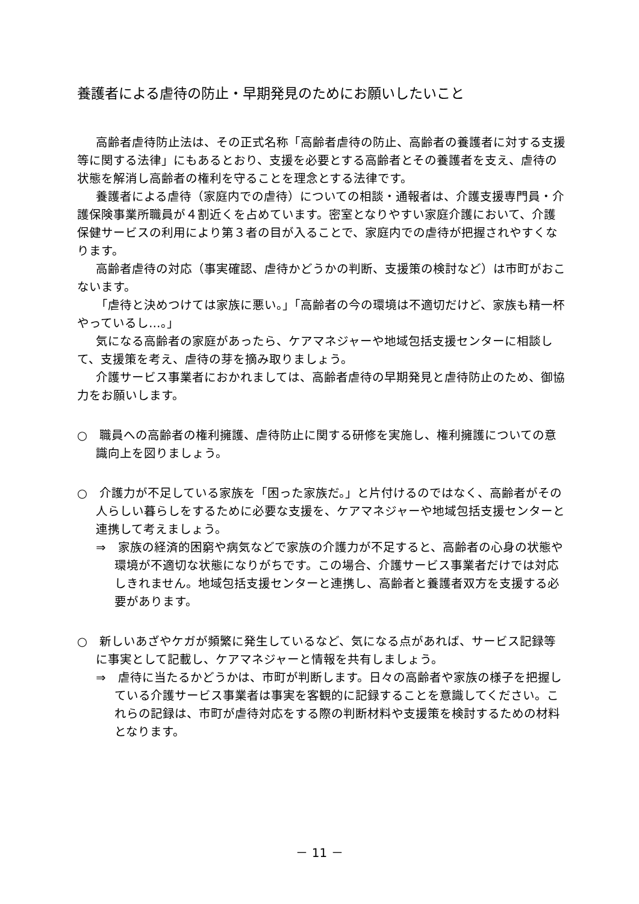養護者による虐待の防止・早期発見のためにお願いしたいこと
高齢者虐待防止法は、その正式名称「高齢者虐待の防止、高齢者の養護者に対する支援等に関する法律」にもあるとおり、支援を必要とする高齢者とその養護者を支え、虐待の状態を解消し高齢者の権利を守ることを理念とする法律です。
養護者による虐待（家庭内での虐待）についての相談・通報者は、介護支援専門員・介護保険事業所職員が４割近くを占めています。密室となりやすい家庭介護において、介護保健サービスの利用により第３者の目が入ることで、家庭内での虐待が把握されやすくなります。
高齢者虐待の対応（事実確認、虐待かどうかの判断、支援策の検討など）は市町がおこないます。
「虐待と決めつけては家族に悪い。」「高齢者の今の環境は不適切だけど、家族も精一杯やっているし…。」
気になる高齢者の家庭があったら、ケアマネジャーや地域包括支援センターに相談して、支援策を考え、虐待の芽を摘み取りましょう。
介護サービス事業者におかれましては、高齢者虐待の早期発見と虐待防止のため、御協力をお願いします。
○　職員への高齢者の権利擁護、虐待防止に関する研修を実施し、権利擁護についての意識向上を図りましょう。
○　介護力が不足している家族を「困った家族だ。」と片付けるのではなく、高齢者がその人らしい暮らしをするために必要な支援を、ケアマネジャーや地域包括支援センターと連携して考えましょう。
⇒　家族の経済的困窮や病気などで家族の介護力が不足すると、高齢者の心身の状態や環境が不適切な状態になりがちです。この場合、介護サービス事業者だけでは対応しきれません。地域包括支援センターと連携し、高齢者と養護者双方を支援する必要があります。
○　新しいあざやケガが頻繁に発生しているなど、気になる点があれば、サービス記録等に事実として記載し、ケアマネジャーと情報を共有しましょう。
⇒　虐待に当たるかどうかは、市町が判断します。日々の高齢者や家族の様子を把握している介護サービス事業者は事実を客観的に記録することを意識してください。これらの記録は、市町が虐待対応をする際の判断材料や支援策を検討するための材料となります。
－ 11 －